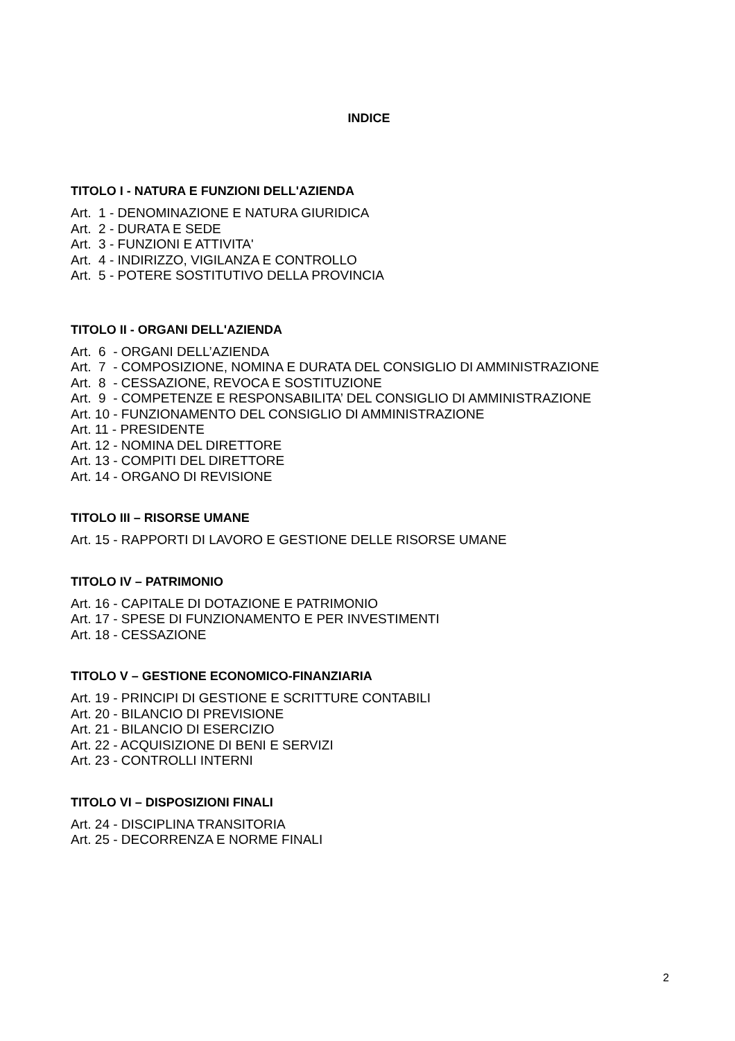INDICE
TITOLO I - NATURA E FUNZIONI DELL'AZIENDA
Art. 1 - DENOMINAZIONE E NATURA GIURIDICA
Art. 2 - DURATA E SEDE
Art. 3 - FUNZIONI E ATTIVITA'
Art. 4 - INDIRIZZO, VIGILANZA E CONTROLLO
Art. 5 - POTERE SOSTITUTIVO DELLA PROVINCIA
TITOLO II - ORGANI DELL'AZIENDA
Art. 6 - ORGANI DELL’AZIENDA
Art. 7 - COMPOSIZIONE, NOMINA E DURATA DEL CONSIGLIO DI AMMINISTRAZIONE
Art. 8 - CESSAZIONE, REVOCA E SOSTITUZIONE
Art. 9 - COMPETENZE E RESPONSABILITA’ DEL CONSIGLIO DI AMMINISTRAZIONE
Art. 10 - FUNZIONAMENTO DEL CONSIGLIO DI AMMINISTRAZIONE
Art. 11 - PRESIDENTE
Art. 12 - NOMINA DEL DIRETTORE
Art. 13 - COMPITI DEL DIRETTORE
Art. 14 - ORGANO DI REVISIONE
TITOLO III – RISORSE UMANE
Art. 15 - RAPPORTI DI LAVORO E GESTIONE DELLE RISORSE UMANE
TITOLO IV – PATRIMONIO
Art. 16 - CAPITALE DI DOTAZIONE E PATRIMONIO
Art. 17 - SPESE DI FUNZIONAMENTO E PER INVESTIMENTI
Art. 18 - CESSAZIONE
TITOLO V – GESTIONE ECONOMICO-FINANZIARIA
Art. 19 - PRINCIPI DI GESTIONE E SCRITTURE CONTABILI
Art. 20 - BILANCIO DI PREVISIONE
Art. 21 - BILANCIO DI ESERCIZIO
Art. 22 - ACQUISIZIONE DI BENI E SERVIZI
Art. 23 - CONTROLLI INTERNI
TITOLO VI – DISPOSIZIONI FINALI
Art. 24 - DISCIPLINA TRANSITORIA
Art. 25 - DECORRENZA E NORME FINALI
2